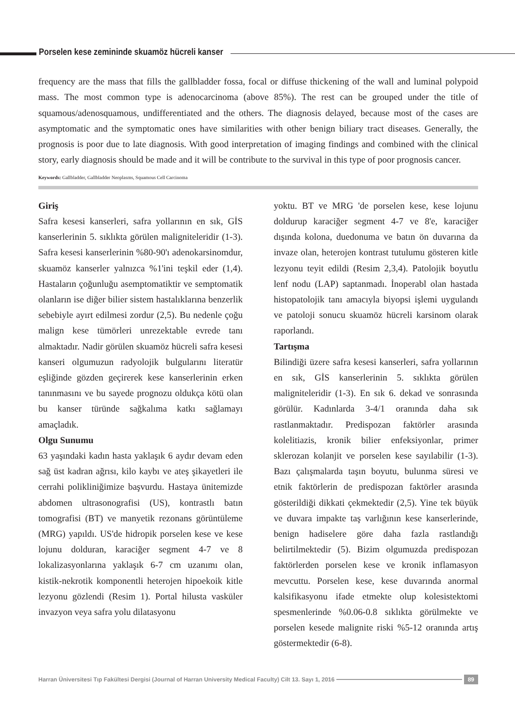Porselen kese zemininde skuamöz hücreli kanser
frequency are the mass that fills the gallbladder fossa, focal or diffuse thickening of the wall and luminal polypoid mass. The most common type is adenocarcinoma (above 85%). The rest can be grouped under the title of squamous/adenosquamous, undifferentiated and the others. The diagnosis delayed, because most of the cases are asymptomatic and the symptomatic ones have similarities with other benign biliary tract diseases. Generally, the prognosis is poor due to late diagnosis. With good interpretation of imaging findings and combined with the clinical story, early diagnosis should be made and it will be contribute to the survival in this type of poor prognosis cancer.
Keywords: Gallbladder, Gallbladder Neoplasms, Squamous Cell Carcinoma
Giriş
Safra kesesi kanserleri, safra yollarının en sık, GİS kanserlerinin 5. sıklıkta görülen maligniteleridir (1-3). Safra kesesi kanserlerinin %80-90'ı adenokarsinomdur, skuamöz kanserler yalnızca %1'ini teşkil eder (1,4). Hastaların çoğunluğu asemptomatiktir ve semptomatik olanların ise diğer bilier sistem hastalıklarına benzerlik sebebiyle ayırt edilmesi zordur (2,5). Bu nedenle çoğu malign kese tümörleri unrezektable evrede tanı almaktadır. Nadir görülen skuamöz hücreli safra kesesi kanseri olgumuzun radyolojik bulgularını literatür eşliğinde gözden geçirerek kese kanserlerinin erken tanınmasını ve bu sayede prognozu oldukça kötü olan bu kanser türünde sağkalıma katkı sağlamayı amaçladık.
Olgu Sunumu
63 yaşındaki kadın hasta yaklaşık 6 aydır devam eden sağ üst kadran ağrısı, kilo kaybı ve ateş şikayetleri ile cerrahi polikliniğimize başvurdu. Hastaya ünitemizde abdomen ultrasonografisi (US), kontrastlı batın tomografisi (BT) ve manyetik rezonans görüntüleme (MRG) yapıldı. US'de hidropik porselen kese ve kese lojunu dolduran, karaciğer segment 4-7 ve 8 lokalizasyonlarına yaklaşık 6-7 cm uzanımı olan, kistik-nekrotik komponentli heterojen hipoekoik kitle lezyonu gözlendi (Resim 1). Portal hilusta vasküler invazyon veya safra yolu dilatasyonu
yoktu. BT ve MRG 'de porselen kese, kese lojunu doldurup karaciğer segment 4-7 ve 8'e, karaciğer dışında kolona, duedonuma ve batın ön duvarına da invaze olan, heterojen kontrast tutulumu gösteren kitle lezyonu teyit edildi (Resim 2,3,4). Patolojik boyutlu lenf nodu (LAP) saptanmadı. İnoperabl olan hastada histopatolojik tanı amacıyla biyopsi işlemi uygulandı ve patoloji sonucu skuamöz hücreli karsinom olarak raporlandı.
Tartışma
Bilindiği üzere safra kesesi kanserleri, safra yollarının en sık, GİS kanserlerinin 5. sıklıkta görülen maligniteleridir (1-3). En sık 6. dekad ve sonrasında görülür. Kadınlarda 3-4/1 oranında daha sık rastlanmaktadır. Predispozan faktörler arasında kolelitiazis, kronik bilier enfeksiyonlar, primer sklerozan kolanjit ve porselen kese sayılabilir (1-3). Bazı çalışmalarda taşın boyutu, bulunma süresi ve etnik faktörlerin de predispozan faktörler arasında gösterildiği dikkati çekmektedir (2,5). Yine tek büyük ve duvara impakte taş varlığının kese kanserlerinde, benign hadiselere göre daha fazla rastlandığı belirtilmektedir (5). Bizim olgumuzda predispozan faktörlerden porselen kese ve kronik inflamasyon mevcuttu. Porselen kese, kese duvarında anormal kalsifikasyonu ifade etmekte olup kolesistektomi spesmenlerinde %0.06-0.8 sıklıkta görülmekte ve porselen kesede malignite riski %5-12 oranında artış göstermektedir (6-8).
Harran Üniversitesi Tıp Fakültesi Dergisi (Journal of Harran University Medical Faculty) Cilt 13. Sayı 1, 2016
89